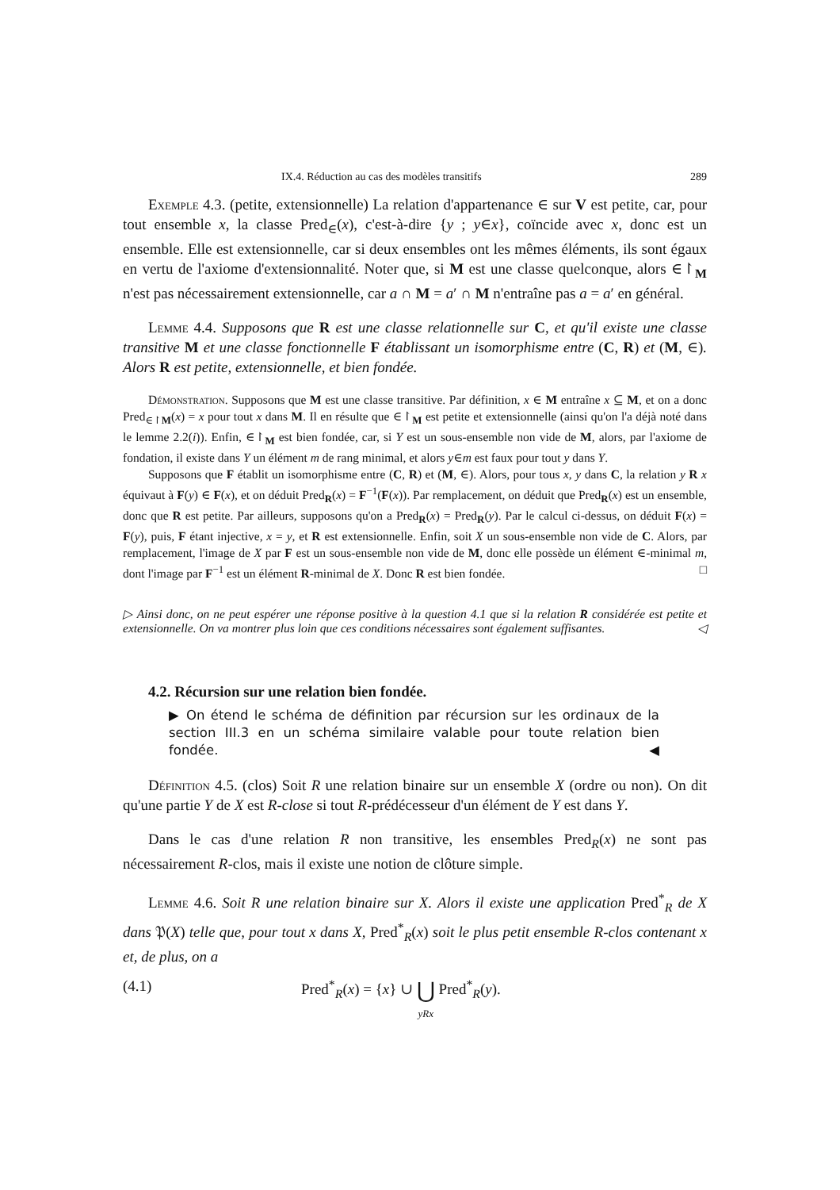IX.4. Réduction au cas des modèles transitifs 289
Exemple 4.3. (petite, extensionnelle) La relation d'appartenance ∈ sur V est petite, car, pour tout ensemble x, la classe Pred<sub>∈</sub>(x), c'est-à-dire {y ; y∈x}, coïncide avec x, donc est un ensemble. Elle est extensionnelle, car si deux ensembles ont les mêmes éléments, ils sont égaux en vertu de l'axiome d'extensionnalité. Noter que, si M est une classe quelconque, alors ∈↾<sub>M</sub> n'est pas nécessairement extensionnelle, car a ∩ M = a′ ∩ M n'entraîne pas a = a′ en général.
Lemme 4.4. Supposons que R est une classe relationnelle sur C, et qu'il existe une classe transitive M et une classe fonctionnelle F établissant un isomorphisme entre (C, R) et (M, ∈). Alors R est petite, extensionnelle, et bien fondée.
Démonstration. Supposons que M est une classe transitive. Par définition, x ∈ M entraîne x ⊆ M, et on a donc Pred<sub>∈↾M</sub>(x) = x pour tout x dans M. Il en résulte que ∈↾<sub>M</sub> est petite et extensionnelle (ainsi qu'on l'a déjà noté dans le lemme 2.2(i)). Enfin, ∈↾<sub>M</sub> est bien fondée, car, si Y est un sous-ensemble non vide de M, alors, par l'axiome de fondation, il existe dans Y un élément m de rang minimal, et alors y∈m est faux pour tout y dans Y.
Supposons que F établit un isomorphisme entre (C, R) et (M, ∈). Alors, pour tous x, y dans C, la relation y R x équivaut à F(y) ∈ F(x), et on déduit Pred<sub>R</sub>(x) = F<sup>−1</sup>(F(x)). Par remplacement, on déduit que Pred<sub>R</sub>(x) est un ensemble, donc que R est petite. Par ailleurs, supposons qu'on a Pred<sub>R</sub>(x) = Pred<sub>R</sub>(y). Par le calcul ci-dessus, on déduit F(x) = F(y), puis, F étant injective, x = y, et R est extensionnelle. Enfin, soit X un sous-ensemble non vide de C. Alors, par remplacement, l'image de X par F est un sous-ensemble non vide de M, donc elle possède un élément ∈-minimal m, dont l'image par F<sup>−1</sup> est un élément R-minimal de X. Donc R est bien fondée. □
▷ Ainsi donc, on ne peut espérer une réponse positive à la question 4.1 que si la relation R considérée est petite et extensionnelle. On va montrer plus loin que ces conditions nécessaires sont également suffisantes. ◁
4.2. Récursion sur une relation bien fondée.
▶ On étend le schéma de définition par récursion sur les ordinaux de la section III.3 en un schéma similaire valable pour toute relation bien fondée. ◀
Définition 4.5. (clos) Soit R une relation binaire sur un ensemble X (ordre ou non). On dit qu'une partie Y de X est R-close si tout R-prédécesseur d'un élément de Y est dans Y.
Dans le cas d'une relation R non transitive, les ensembles Pred<sub>R</sub>(x) ne sont pas nécessairement R-clos, mais il existe une notion de clôture simple.
Lemme 4.6. Soit R une relation binaire sur X. Alors il existe une application Pred<sup>*</sup><sub>R</sub> de X dans 𝔓(X) telle que, pour tout x dans X, Pred<sup>*</sup><sub>R</sub>(x) soit le plus petit ensemble R-clos contenant x et, de plus, on a
(4.1) Pred<sup>*</sup><sub>R</sub>(x) = {x} ∪ ⋃
yRx Pred<sup>*</sup><sub>R</sub>(y).